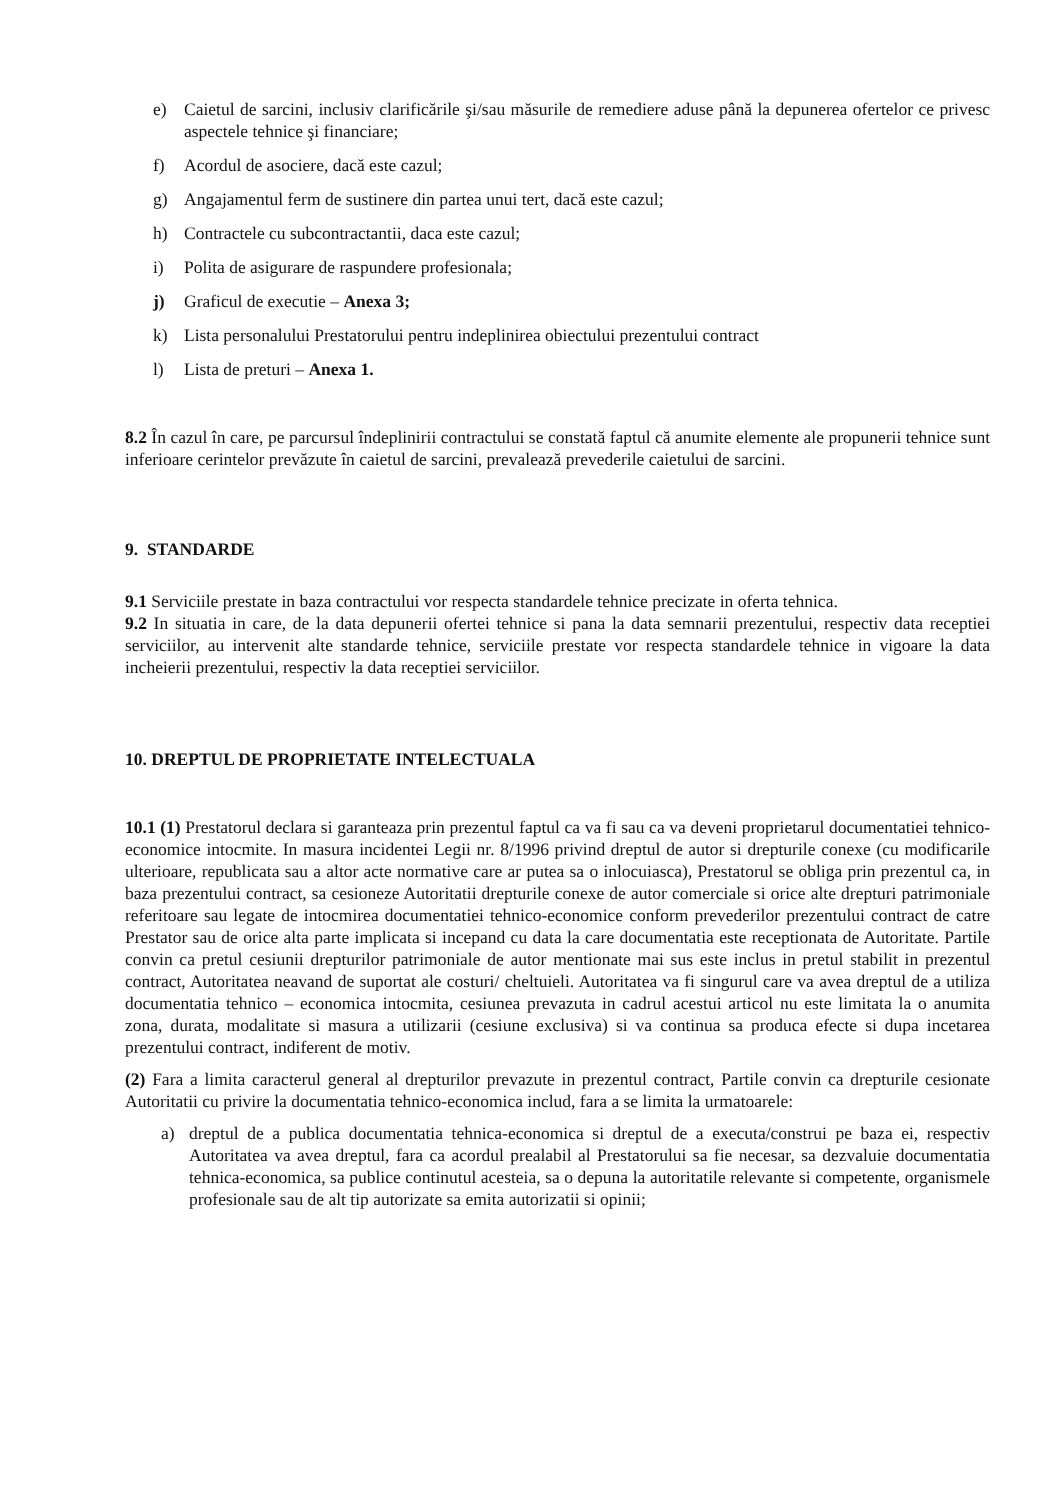e) Caietul de sarcini, inclusiv clarificările şi/sau măsurile de remediere aduse până la depunerea ofertelor ce privesc aspectele tehnice şi financiare;
f) Acordul de asociere, dacă este cazul;
g) Angajamentul ferm de sustinere din partea unui tert, dacă este cazul;
h) Contractele cu subcontractantii, daca este cazul;
i) Polita de asigurare de raspundere profesionala;
j) Graficul de executie – Anexa 3;
k) Lista personalului Prestatorului pentru indeplinirea obiectului prezentului contract
l) Lista de preturi – Anexa 1.
8.2 În cazul în care, pe parcursul îndeplinirii contractului se constată faptul că anumite elemente ale propunerii tehnice sunt inferioare cerintelor prevăzute în caietul de sarcini, prevalează prevederile caietului de sarcini.
9. STANDARDE
9.1 Serviciile prestate in baza contractului vor respecta standardele tehnice precizate in oferta tehnica.
9.2 In situatia in care, de la data depunerii ofertei tehnice si pana la data semnarii prezentului, respectiv data receptiei serviciilor, au intervenit alte standarde tehnice, serviciile prestate vor respecta standardele tehnice in vigoare la data incheierii prezentului, respectiv la data receptiei serviciilor.
10. DREPTUL DE PROPRIETATE INTELECTUALA
10.1 (1) Prestatorul declara si garanteaza prin prezentul faptul ca va fi sau ca va deveni proprietarul documentatiei tehnico-economice intocmite. In masura incidentei Legii nr. 8/1996 privind dreptul de autor si drepturile conexe (cu modificarile ulterioare, republicata sau a altor acte normative care ar putea sa o inlocuiasca), Prestatorul se obliga prin prezentul ca, in baza prezentului contract, sa cesioneze Autoritatii drepturile conexe de autor comerciale si orice alte drepturi patrimoniale referitoare sau legate de intocmirea documentatiei tehnico-economice conform prevederilor prezentului contract de catre Prestator sau de orice alta parte implicata si incepand cu data la care documentatia este receptionata de Autoritate. Partile convin ca pretul cesiunii drepturilor patrimoniale de autor mentionate mai sus este inclus in pretul stabilit in prezentul contract, Autoritatea neavand de suportat ale costuri/ cheltuieli. Autoritatea va fi singurul care va avea dreptul de a utiliza documentatia tehnico – economica intocmita, cesiunea prevazuta in cadrul acestui articol nu este limitata la o anumita zona, durata, modalitate si masura a utilizarii (cesiune exclusiva) si va continua sa produca efecte si dupa incetarea prezentului contract, indiferent de motiv.
(2) Fara a limita caracterul general al drepturilor prevazute in prezentul contract, Partile convin ca drepturile cesionate Autoritatii cu privire la documentatia tehnico-economica includ, fara a se limita la urmatoarele:
a) dreptul de a publica documentatia tehnica-economica si dreptul de a executa/construi pe baza ei, respectiv Autoritatea va avea dreptul, fara ca acordul prealabil al Prestatorului sa fie necesar, sa dezvaluie documentatia tehnica-economica, sa publice continutul acesteia, sa o depuna la autoritatile relevante si competente, organismele profesionale sau de alt tip autorizate sa emita autorizatii si opinii;